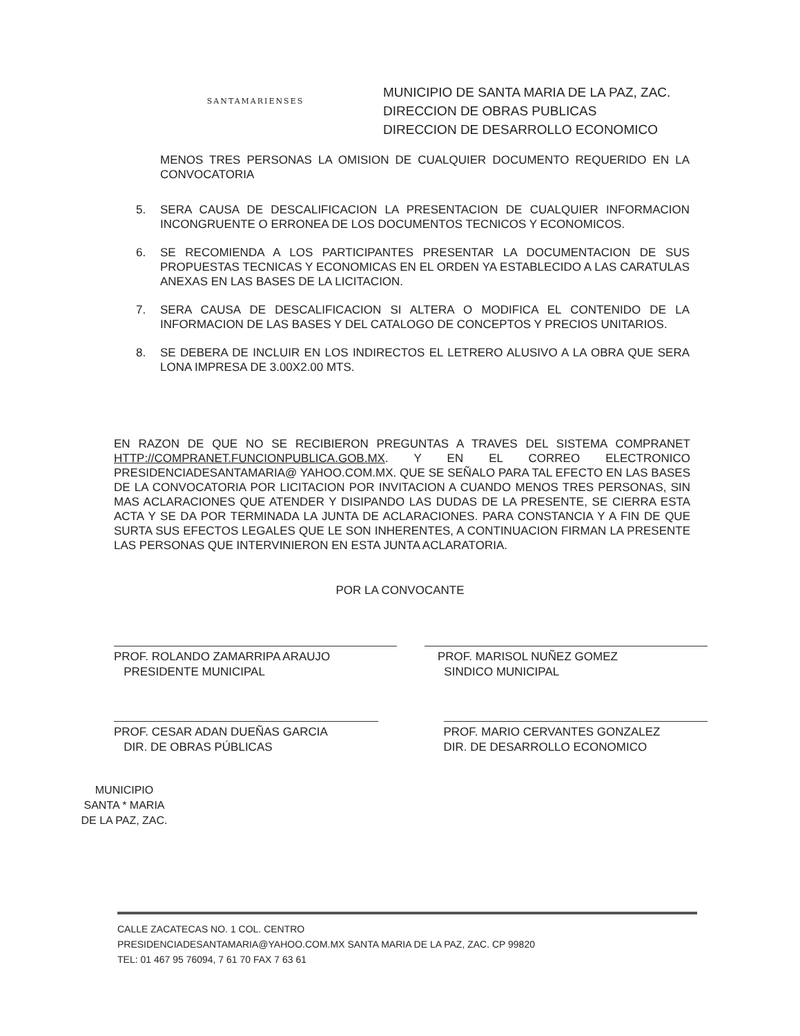SANTAMARIENSES
MUNICIPIO DE SANTA MARIA DE LA PAZ, ZAC.
DIRECCION DE OBRAS PUBLICAS
DIRECCION DE DESARROLLO ECONOMICO
MENOS TRES PERSONAS LA OMISION DE CUALQUIER DOCUMENTO REQUERIDO EN LA CONVOCATORIA
5. SERA CAUSA DE DESCALIFICACION LA PRESENTACION DE CUALQUIER INFORMACION INCONGRUENTE O ERRONEA DE LOS DOCUMENTOS TECNICOS Y ECONOMICOS.
6. SE RECOMIENDA A LOS PARTICIPANTES PRESENTAR LA DOCUMENTACION DE SUS PROPUESTAS TECNICAS Y ECONOMICAS EN EL ORDEN YA ESTABLECIDO A LAS CARATULAS ANEXAS EN LAS BASES DE LA LICITACION.
7. SERA CAUSA DE DESCALIFICACION SI ALTERA O MODIFICA EL CONTENIDO DE LA INFORMACION DE LAS BASES Y DEL CATALOGO DE CONCEPTOS Y PRECIOS UNITARIOS.
8. SE DEBERA DE INCLUIR EN LOS INDIRECTOS EL LETRERO ALUSIVO A LA OBRA QUE SERA LONA IMPRESA DE 3.00X2.00 MTS.
EN RAZON DE QUE NO SE RECIBIERON PREGUNTAS A TRAVES DEL SISTEMA COMPRANET HTTP://COMPRANET.FUNCIONPUBLICA.GOB.MX. Y EN EL CORREO ELECTRONICO PRESIDENCIADESANTAMARIA@ YAHOO.COM.MX. QUE SE SEÑALO PARA TAL EFECTO EN LAS BASES DE LA CONVOCATORIA POR LICITACION POR INVITACION A CUANDO MENOS TRES PERSONAS, SIN MAS ACLARACIONES QUE ATENDER Y DISIPANDO LAS DUDAS DE LA PRESENTE, SE CIERRA ESTA ACTA Y SE DA POR TERMINADA LA JUNTA DE ACLARACIONES. PARA CONSTANCIA Y A FIN DE QUE SURTA SUS EFECTOS LEGALES QUE LE SON INHERENTES, A CONTINUACION FIRMAN LA PRESENTE LAS PERSONAS QUE INTERVINIERON EN ESTA JUNTA ACLARATORIA.
POR LA CONVOCANTE
PROF. ROLANDO ZAMARRIPA ARAUJO
PRESIDENTE MUNICIPAL
PROF. MARISOL NUÑEZ GOMEZ
SINDICO MUNICIPAL
PROF. CESAR ADAN DUEÑAS GARCIA
DIR. DE OBRAS PÚBLICAS
PROF. MARIO CERVANTES GONZALEZ
DIR. DE DESARROLLO ECONOMICO
MUNICIPIO
SANTA * MARIA
DE LA PAZ, ZAC.
CALLE ZACATECAS NO. 1 COL. CENTRO
PRESIDENCIADESANTAMARIA@YAHOO.COM.MX SANTA MARIA DE LA PAZ, ZAC. CP 99820
TEL: 01 467 95 76094, 7 61 70 FAX 7 63 61